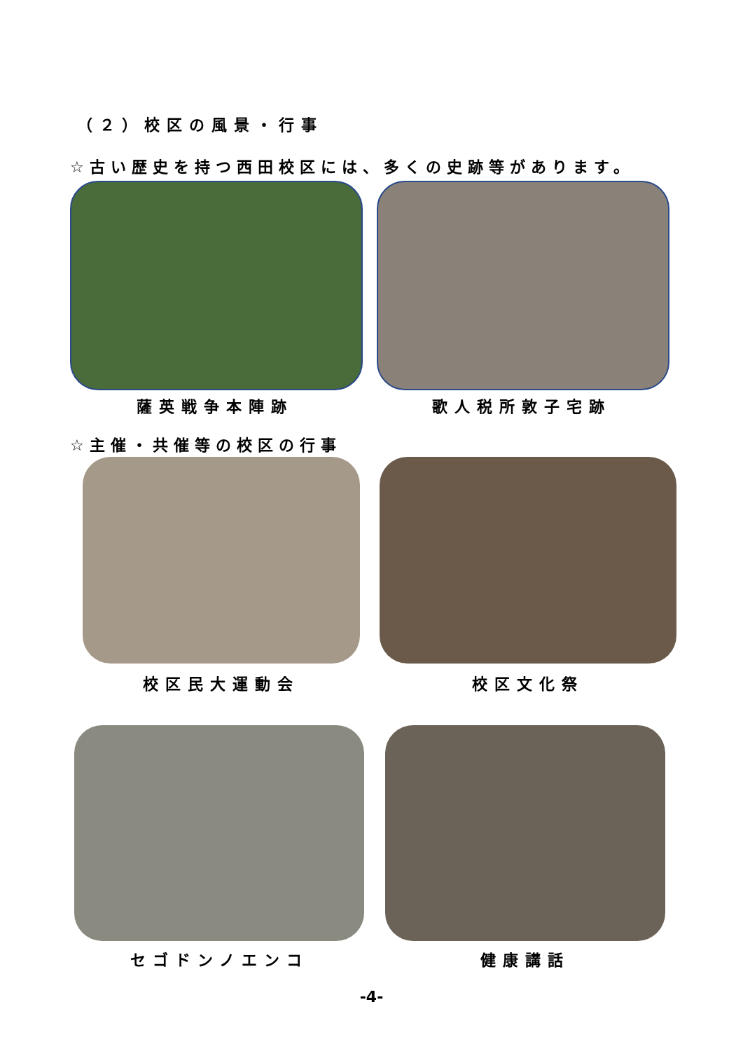（２）校区の風景・行事
☆古い歴史を持つ西田校区には、多くの史跡等があります。
薩英戦争本陣跡 歌人税所敦子宅跡
☆主催・共催等の校区の行事
校区民大運動会 校区文化祭
セゴドンノエンコ 健康講話
-4-